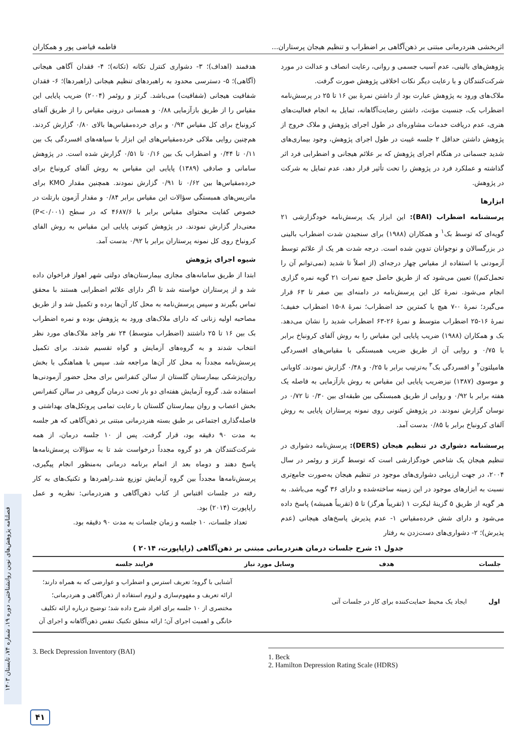اثربخشی هنردرمانی مبتنی بر ذهن‌آگاهی بر اضطراب و تنظیم هیجان پرستاران... فاطمه فیاضی پور و همکاران
پژوهش‌های بالینی، عدم آسیب جسمی و روانی، رعایت انصاف و عدالت در مورد شرکت‌کنندگان و با رعایت دیگر نکات اخلاقی پژوهش صورت گرفت.
ملاک‌های ورود به پژوهش عبارت بود از داشتن نمرۀ بین ۱۶ تا ۲۵ در پرسش‌نامه اضطراب بک، جنسیت مؤنث، داشتن رضایت‌آگاهانه، تمایل به انجام فعالیت‌های هنری، عدم دریافت خدمات مشاوره‌ای در طول اجرای پژوهش و ملاک خروج از پژوهش داشتن حداقل ۲ جلسه غیبت در طول اجرای پژوهش، وجود بیماری‌های شدید جسمانی در هنگام اجرای پژوهش که بر علائم هیجانی و اضطرابی فرد اثر گذاشته و عملکرد فرد در پژوهش را تحت تأثیر قرار دهد، عدم تمایل به شرکت در پژوهش.
ابزارها
پرسشنامه اضطراب (BAI): این ابزار یک پرسش‌نامه خودگزارشی ۲۱ گویه‌ای که توسط بک<sup>۱</sup> و همکاران (۱۹۸۸) برای سنجیدن شدت اضطراب بالینی در بزرگسالان و نوجوانان تدوین شده است. درجه شدت هر یک از علائم توسط آزمودنی با استفاده از مقیاس چهار درجه‌ای (از اصلاً تا شدید (نمی‌توانم آن را تحمل‌کنم)) تعیین می‌شود که از طریق حاصل جمع نمرات ۲۱ گویه نمره گزاری انجام می‌شود. نمرۀ کل این پرسش‌نامه در دامنه‌ای بین صفر تا ۶۳ قرار می‌گیرد؛ نمرۀ ۰-۷ هیچ یا کمترین حد اضطراب؛ نمرۀ ۸-۱۵ اضطراب خفیف؛ نمرۀ ۱۶-۲۵ اضطراب متوسط و نمرۀ ۲۶-۶۳ اضطراب شدید را نشان می‌دهد. بک و همکاران (۱۹۸۸) ضریب پایایی این مقیاس را به روش آلفای کرونباخ برابر با ۰/۷۵ و روایی آن از طریق ضریب همبستگی با مقیاس‌های افسردگی هامیلتون<sup>۲</sup> و افسردگی بک<sup>۳</sup> به‌ترتیب برابر با ۰/۲۵ و ۰/۴۸ گزارش نمودند. کاویانی و موسوی (۱۳۸۷) نیزضریب پایایی این مقیاس به روش بازآزمایی به فاصله یک هفته برابر با ۰/۹۲ و روایی از طریق همبستگی بین طبقه‌ای بین ۰/۳۰ تا ۰/۷۲ در نوسان گزارش نمودند. در پژوهش کنونی روی نمونه پرستاران پایایی به روش آلفای کرونباخ برابر با ۰/۸۵ بدست آمد.
پرسشنامه دشواری در تنظیم هیجان (DERS): پرسش‌نامه دشواری در تنظیم هیجان یک شاخص خودگزارشی است که توسط گرتز و روئمر در سال ۲۰۰۴، در جهت ارزیابی دشواری‌های موجود در تنظیم هیجان به‌صورت جامع‌تری نسبت به ابزارهای موجود در این زمینه ساخته‌شده و دارای ۳۶ گویه می‌باشد. به هر گویه از طریق ۵ گزینۀ لیکرت ۱ (تقریباً هرگز) تا ۵ (تقریباً همیشه) پاسخ داده می‌شود و دارای شش خرده‌مقیاس ۱- عدم پذیرش پاسخ‌های هیجانی (عدم پذیرش)؛ ۲- دشواری‌های دست‌زدن به رفتار
هدفمند (اهداف)؛ ۳- دشواری کنترل تکانه (تکانه)؛ ۴- فقدان آگاهی هیجانی (آگاهی)؛ ۵- دسترسی محدود به راهبردهای تنظیم هیجانی (راهبردها)؛ ۶- فقدان شفافیت هیجانی (شفافیت) می‌باشد. گرتز و روئمر (۲۰۰۴) ضریب پایایی این مقیاس را از طریق بازآزمایی ۰/۸۸ و همسانی درونی مقیاس را از طریق آلفای کرونباخ برای کل مقیاس ۰/۹۳ و برای خرده‌مقیاس‌ها بالای ۰/۸۰ گزارش کردند. هم‌چنین روایی ملاکی خرده‌مقیاس‌های این ابزار با سیاهه‌های افسردگی بک بین ۰/۱۱ تا ۰/۴۴ و اضطراب بک بین ۰/۱۶ تا ۰/۵۱ گزارش شده است. در پژوهش سامانی و صادقی (۱۳۸۹) پایایی این مقیاس به روش آلفای کرونباخ برای خرده‌مقیاس‌ها بین ۰/۶۲ تا ۰/۹۱ گزارش نمودند. همچنین مقدار KMO برای ماتریس‌های همبستگی سؤالات این مقیاس برابر ۰/۸۴ و مقدار آزمون بارتلت در خصوص کفایت محتوای مقیاس برابر با ۴۶۸۷/۶ که در سطح (P<۰/۰۰۱) معنی‌دار گزارش نمودند. در پژوهش کنونی پایایی این مقیاس به روش الفای کرونباخ روی کل نمونه پرستاران برابر با ۰/۹۲ بدست آمد.
شیوه اجرای پژوهش
ابتدا از طریق سامانه‌های مجازی بیمارستان‌های دولتی شهر اهواز فراخوان داده شد و از پرستاران خواسته شد تا اگر دارای علائم اضطرابی هستند با محقق تماس بگیرند و سپس پرسش‌نامه به محل کار آن‌ها برده و تکمیل شد و از طریق مصاحبه اولیه زنانی که دارای ملاک‌های ورود به پژوهش بوده و نمره اضطراب بک بین ۱۶ تا ۲۵ داشتند (اضطراب متوسط) ۲۴ نفر واجد ملاک‌های مورد نظر انتخاب شدند و به گروه‌های آزمایش و گواه تقسیم شدند. برای تکمیل پرسش‌نامه مجدداً به محل کار آن‌ها مراجعه شد. سپس با هماهنگی با بخش روان‌پزشکی بیمارستان گلستان از سالن کنفرانس برای محل حضور آزمودنی‌ها استفاده شد. گروه آزمایش هفته‌ای دو بار تحت درمان گروهی در سالن کنفرانس بخش اعصاب و روان بیمارستان گلستان با رعایت تمامی پروتکل‌های بهداشتی و فاصله‌گذاری اجتماعی بر طبق بسته هنردرمانی مبتنی بر ذهن‌آگاهی که هر جلسه به مدت ۹۰ دقیقه بود، قرار گرفت. پس از ۱۰ جلسه درمان، از همه شرکت‌کنندگان هر دو گروه مجدداً درخواست شد تا به سؤالات پرسش‌نامه‌ها پاسخ دهند و دوماه بعد از اتمام برنامه درمانی به‌منظور انجام پیگیری، پرسش‌نامه‌ها مجدداً بین گروه آزمایش توزیع شد.راهبردها و تکنیک‌های به کار رفته در جلسات اقتباس از کتاب ذهن‌آگاهی و هنردرمانی: نظریه و عمل راپاپورت (۲۰۱۴) بود.
تعداد جلسات، ۱۰ جلسه و زمان جلسات به مدت ۹۰ دقیقه بود.
جدول ۱: شرح جلسات درمان هنردرمانی مبتنی بر ذهن‌آگاهی (راپاپورت، ۲۰۱۴ )
| جلسات | هدف | وسایل مورد نیاز | فرایند جلسه |
| --- | --- | --- | --- |
| اول | ایجاد یک محیط حمایت‌کننده برای کار در جلسات آتی | | آشنایی با گروه؛ تعریف استرس و اضطراب و عوارضی که به همراه دارند؛ ارائه تعریف و مفهوم‌سازی و لزوم استفاده از ذهن‌آگاهی و هنردرمانی؛ مختصری از ۱۰ جلسه برای افراد شرح داده شد؛ توضیح درباره ارائه تکلیف خانگی و اهمیت اجرای آن؛ ارائه منطق تکنیک تنفس ذهن‌آگاهانه و اجرای آن |
3. Beck Depression Inventory (BAI)
1. Beck
2. Hamilton Depression Rating Scale (HDRS)
فصلنامه پژوهش‌های نوین روانشناختی، دوره ۱۹، شماره ۷۴، تابستان ۱۴۰۳
۴۱